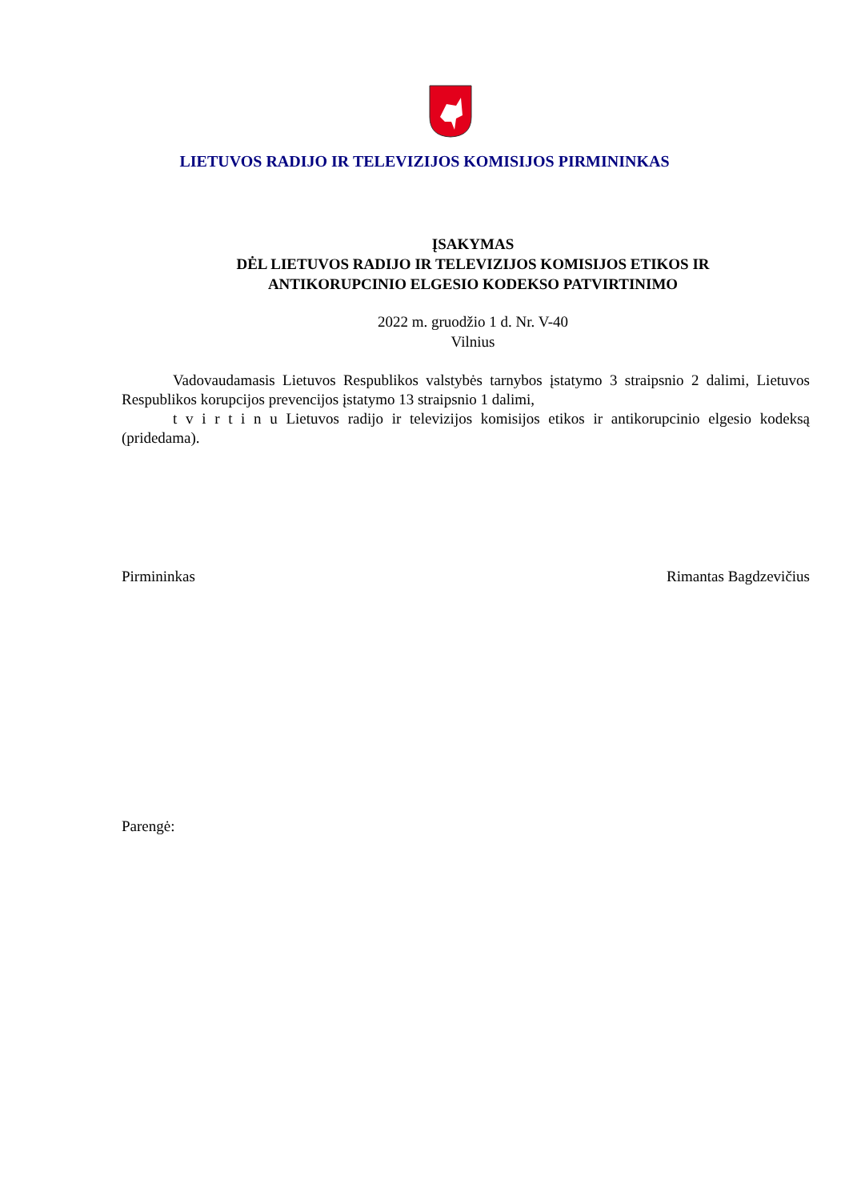LIETUVOS RADIJO IR TELEVIZIJOS KOMISIJOS PIRMININKAS
ĮSAKYMAS
DĖL LIETUVOS RADIJO IR TELEVIZIJOS KOMISIJOS ETIKOS IR
ANTIKORUPCINIO ELGESIO KODEKSO PATVIRTINIMO
2022 m. gruodžio 1 d. Nr. V-40
Vilnius
Vadovaudamasis Lietuvos Respublikos valstybės tarnybos įstatymo 3 straipsnio 2 dalimi, Lietuvos Respublikos korupcijos prevencijos įstatymo 13 straipsnio 1 dalimi,
t v i r t i n u Lietuvos radijo ir televizijos komisijos etikos ir antikorupcinio elgesio kodeksą (pridedama).
Pirmininkas Rimantas Bagdzevičius
Parengė: